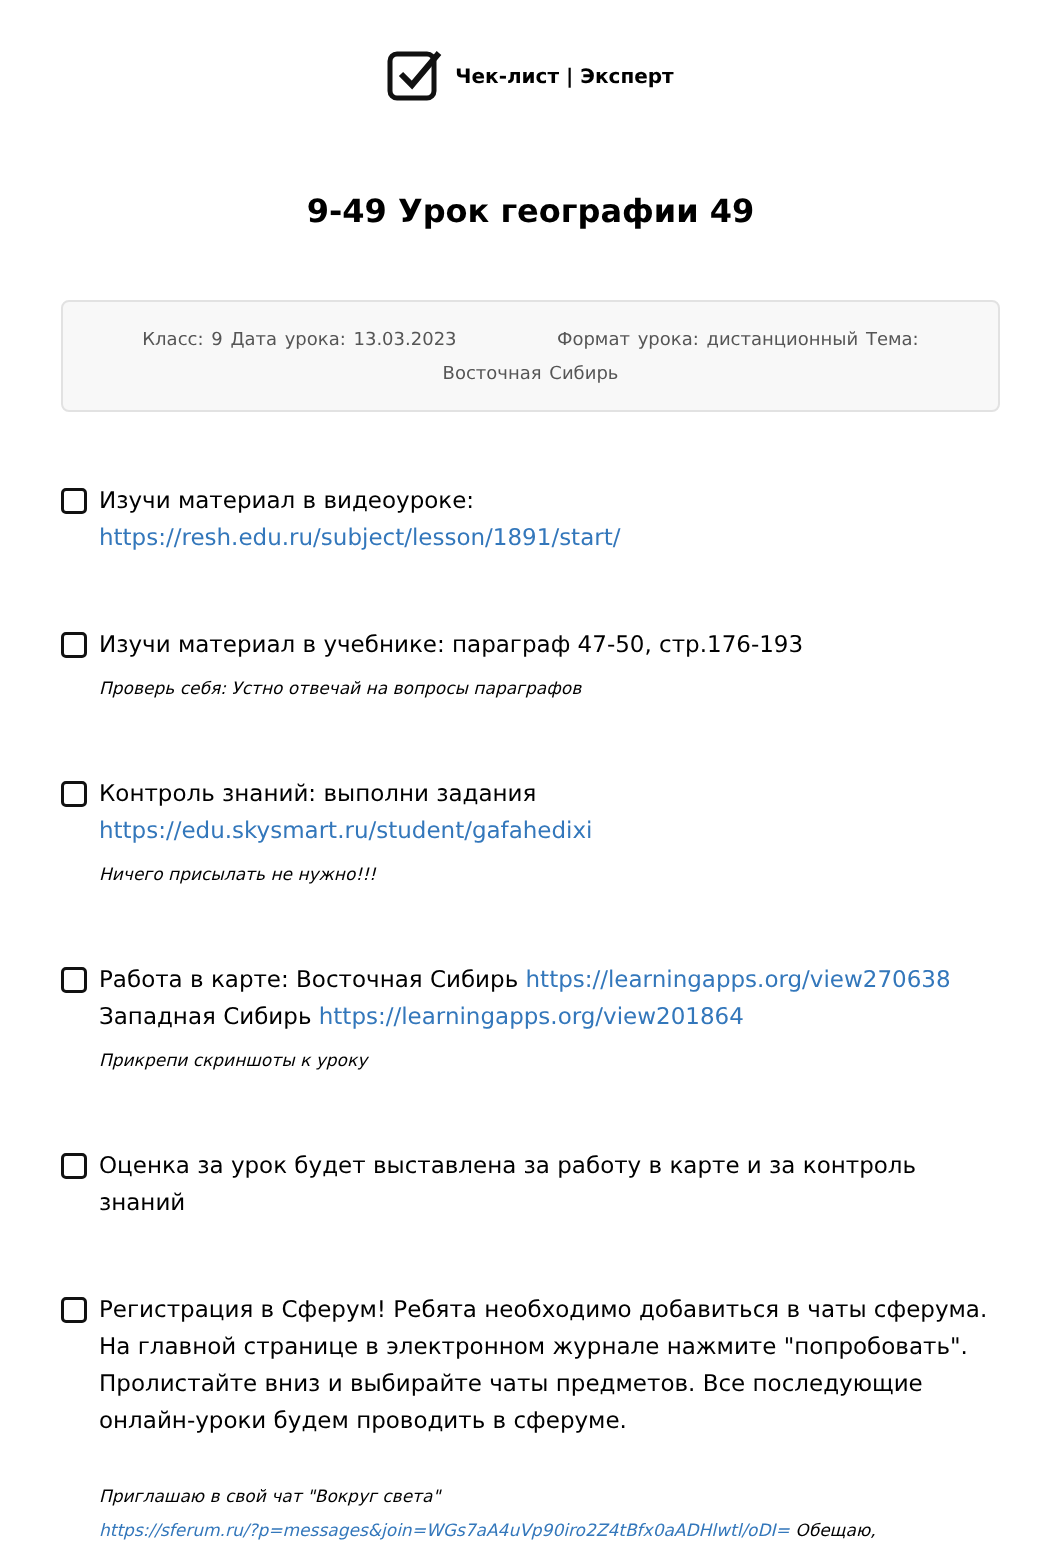Чек-лист | Эксперт
9-49 Урок географии 49
Класс: 9 Дата урока: 13.03.2023 Формат урока: дистанционный Тема: Восточная Сибирь
Изучи материал в видеоуроке:
https://resh.edu.ru/subject/lesson/1891/start/
Изучи материал в учебнике: параграф 47-50, стр.176-193
Проверь себя: Устно отвечай на вопросы параграфов
Контроль знаний: выполни задания
https://edu.skysmart.ru/student/gafahedixi
Ничего присылать не нужно!!!
Работа в карте: Восточная Сибирь https://learningapps.org/view270638
Западная Сибирь https://learningapps.org/view201864
Прикрепи скриншоты к уроку
Оценка за урок будет выставлена за работу в карте и за контроль знаний
Регистрация в Сферум! Ребята необходимо добавиться в чаты сферума. На главной странице в электронном журнале нажмите "попробовать". Пролистайте вниз и выбирайте чаты предметов. Все последующие онлайн-уроки будем проводить в сферуме.
Приглашаю в свой чат "Вокруг света"
https://sferum.ru/?p=messages&join=WGs7aA4uVp90iro2Z4tBfx0aADHlwtl/oDI= Обещаю,